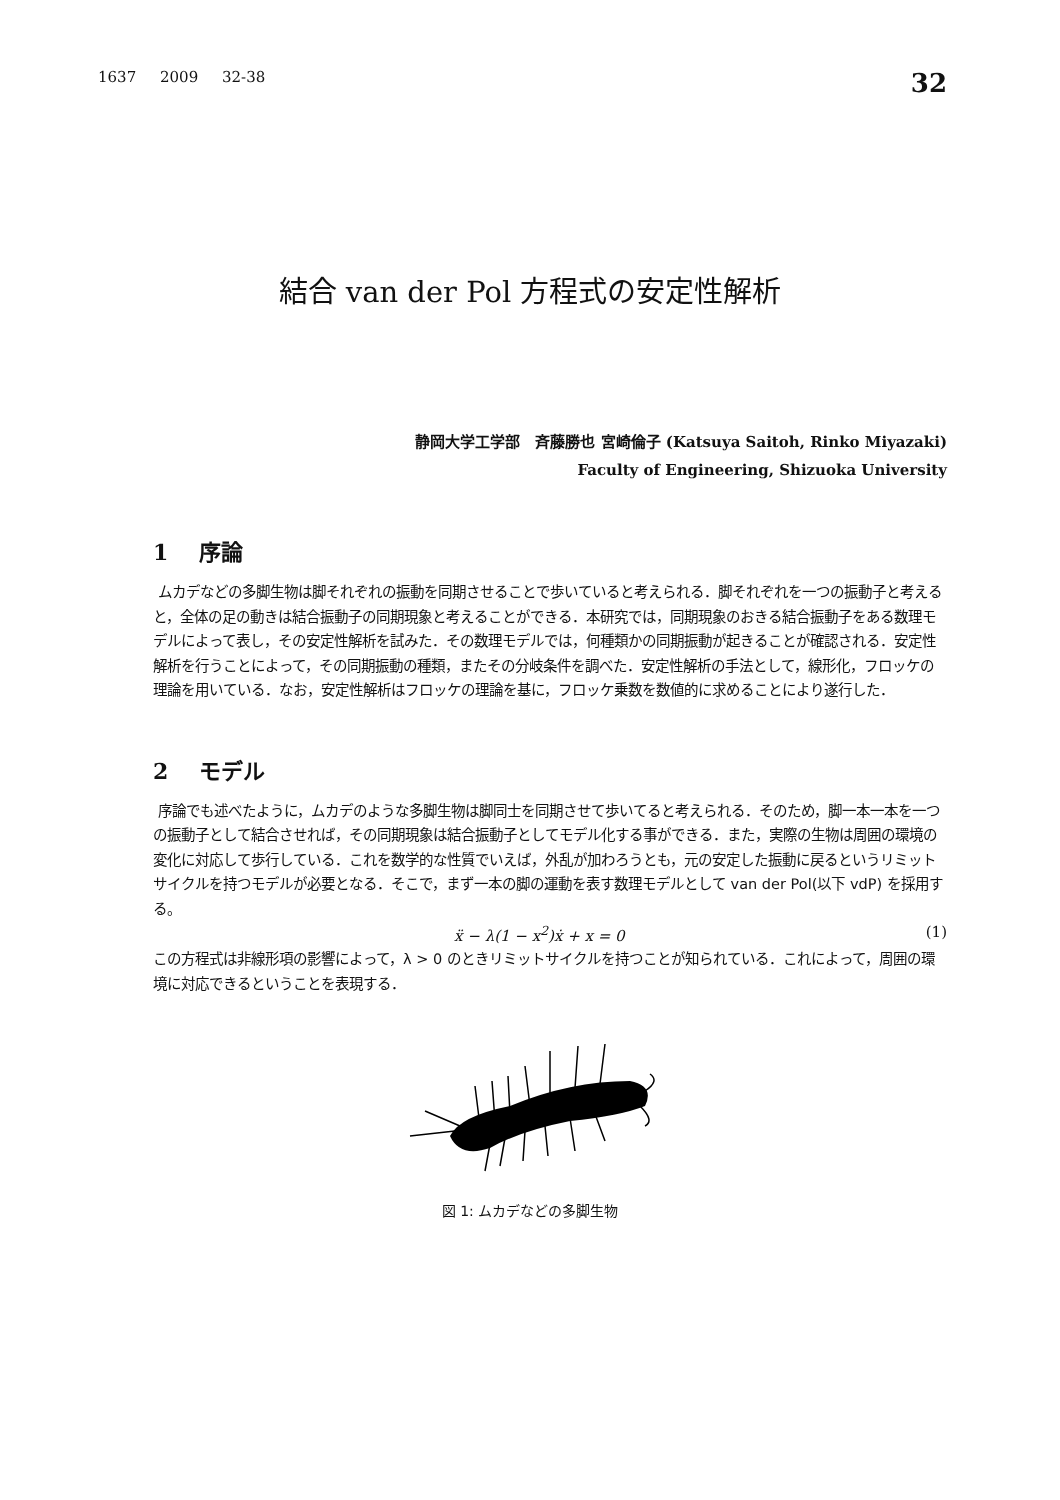1637 2009 32-38 32
結合 van der Pol 方程式の安定性解析
静岡大学工学部 斉藤勝也 宮崎倫子 (Katsuya Saitoh, Rinko Miyazaki)
Faculty of Engineering, Shizuoka University
1 序論
ムカデなどの多脚生物は脚それぞれの振動を同期させることで歩いていると考えられる．脚それぞれを一つの振動子と考えると，全体の足の動きは結合振動子の同期現象と考えることができる．本研究では，同期現象のおきる結合振動子をある数理モデルによって表し，その安定性解析を試みた．その数理モデルでは，何種類かの同期振動が起きることが確認される．安定性解析を行うことによって，その同期振動の種類，またその分岐条件を調べた．安定性解析の手法として，線形化，フロッケの理論を用いている．なお，安定性解析はフロッケの理論を基に，フロッケ乗数を数値的に求めることにより遂行した．
2 モデル
序論でも述べたように，ムカデのような多脚生物は脚同士を同期させて歩いてると考えられる．そのため，脚一本一本を一つの振動子として結合させれば，その同期現象は結合振動子としてモデル化する事ができる．また，実際の生物は周囲の環境の変化に対応して歩行している．これを数学的な性質でいえば，外乱が加わろうとも，元の安定した振動に戻るというリミットサイクルを持つモデルが必要となる．そこで，まず一本の脚の運動を表す数理モデルとして van der Pol(以下 vdP) を採用する。
ẍ − λ(1 − x<sup>2</sup>)ẋ + x = 0 (1)
この方程式は非線形項の影響によって，λ > 0 のときリミットサイクルを持つことが知られている．これによって，周囲の環境に対応できるということを表現する．
図 1: ムカデなどの多脚生物